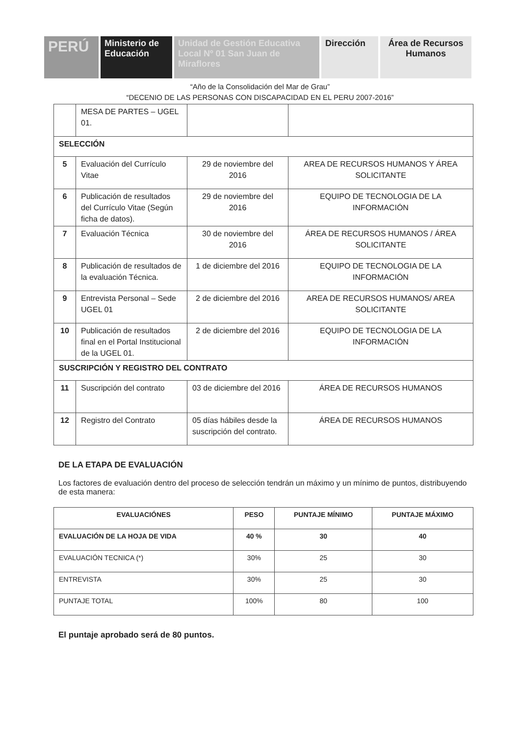PERÚ Ministerio de Educación
Unidad de Gestión Educativa Local Nº 01 San Juan de Miraflores
Dirección Área de Recursos Humanos
“Año de la Consolidación del Mar de Grau”
“DECENIO DE LAS PERSONAS CON DISCAPACIDAD EN EL PERU 2007-2016”
| | MESA DE PARTES – UGEL 01. | | |
| SELECCIÓN | | | |
| 5 | Evaluación del Currículo Vitae | 29 de noviembre del 2016 | AREA DE RECURSOS HUMANOS Y ÁREA SOLICITANTE |
| 6 | Publicación de resultados del Currículo Vitae (Según ficha de datos). | 29 de noviembre del 2016 | EQUIPO DE TECNOLOGIA DE LA INFORMACIÓN |
| 7 | Evaluación Técnica | 30 de noviembre del 2016 | ÁREA DE RECURSOS HUMANOS / ÁREA SOLICITANTE |
| 8 | Publicación de resultados de la evaluación Técnica. | 1 de diciembre del 2016 | EQUIPO DE TECNOLOGIA DE LA INFORMACIÓN |
| 9 | Entrevista Personal – Sede UGEL 01 | 2 de diciembre del 2016 | AREA DE RECURSOS HUMANOS/ AREA SOLICITANTE |
| 10 | Publicación de resultados final en el Portal Institucional de la UGEL 01. | 2 de diciembre del 2016 | EQUIPO DE TECNOLOGIA DE LA INFORMACIÓN |
| SUSCRIPCIÓN Y REGISTRO DEL CONTRATO | | | |
| 11 | Suscripción del contrato | 03 de diciembre del 2016 | ÁREA DE RECURSOS HUMANOS |
| 12 | Registro del Contrato | 05 días hábiles desde la suscripción del contrato. | ÁREA DE RECURSOS HUMANOS |
DE LA ETAPA DE EVALUACIÓN
Los factores de evaluación dentro del proceso de selección tendrán un máximo y un mínimo de puntos, distribuyendo de esta manera:
| EVALUACIÓNES | PESO | PUNTAJE MÍNIMO | PUNTAJE MÁXIMO |
| --- | --- | --- | --- |
| EVALUACIÓN DE LA HOJA DE VIDA | 40 % | 30 | 40 |
| EVALUACIÓN TECNICA (*) | 30% | 25 | 30 |
| ENTREVISTA | 30% | 25 | 30 |
| PUNTAJE TOTAL | 100% | 80 | 100 |
El puntaje aprobado será de 80 puntos.